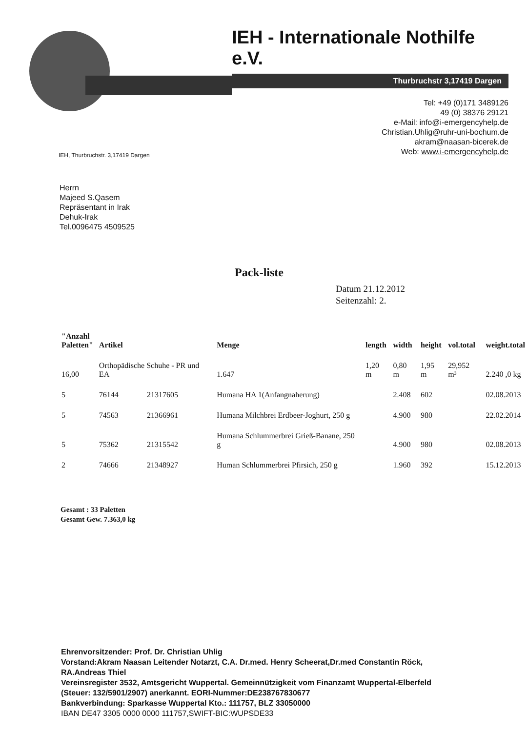IEH - Internationale Nothilfe e.V.
Thurbruchstr 3,17419 Dargen
Tel: +49 (0)171 3489126
49 (0) 38376 29121
e-Mail: info@i-emergencyhelp.de
Christian.Uhlig@ruhr-uni-bochum.de
akram@naasan-bicerek.de
Web: www.i-emergencyhelp.de
IEH, Thurbruchstr. 3,17419 Dargen
Herrn
Majeed S.Qasem
Repräsentant in Irak
Dehuk-Irak
Tel.0096475 4509525
Pack-liste
Datum 21.12.2012
Seitenzahl: 2.
| "Anzahl Paletten" | Artikel | | | Menge | length | width | height | vol.total | weight.total |
| --- | --- | --- | --- | --- | --- | --- | --- | --- | --- |
| 16,00 | Orthopädische Schuhe - PR und EA | | | 1.647 | 1,20 m | 0,80 m | 1,95 m | 29,952 m³ | 2.240 ,0 kg |
| 5 | 76144 | 21317605 | Humana HA 1(Anfangnaherung) | | | 2.408 | 602 | | 02.08.2013 |
| 5 | 74563 | 21366961 | Humana Milchbrei Erdbeer-Joghurt, 250 g | | | 4.900 | 980 | | 22.02.2014 |
| 5 | 75362 | 21315542 | Humana Schlummerbrei Grieß-Banane, 250 g | | | 4.900 | 980 | | 02.08.2013 |
| 2 | 74666 | 21348927 | Human Schlummerbrei Pfirsich, 250 g | | | 1.960 | 392 | | 15.12.2013 |
Gesamt : 33 Paletten
Gesamt Gew. 7.363,0 kg
Ehrenvorsitzender: Prof. Dr. Christian Uhlig
Vorstand:Akram Naasan Leitender Notarzt, C.A. Dr.med. Henry Scheerat,Dr.med Constantin Röck, RA.Andreas Thiel
Vereinsregister 3532, Amtsgericht Wuppertal. Gemeinnützigkeit vom Finanzamt Wuppertal-Elberfeld (Steuer: 132/5901/2907) anerkannt. EORI-Nummer:DE238767830677
Bankverbindung: Sparkasse Wuppertal Kto.: 111757, BLZ 33050000
IBAN DE47 3305 0000 0000 111757,SWIFT-BIC:WUPSDE33